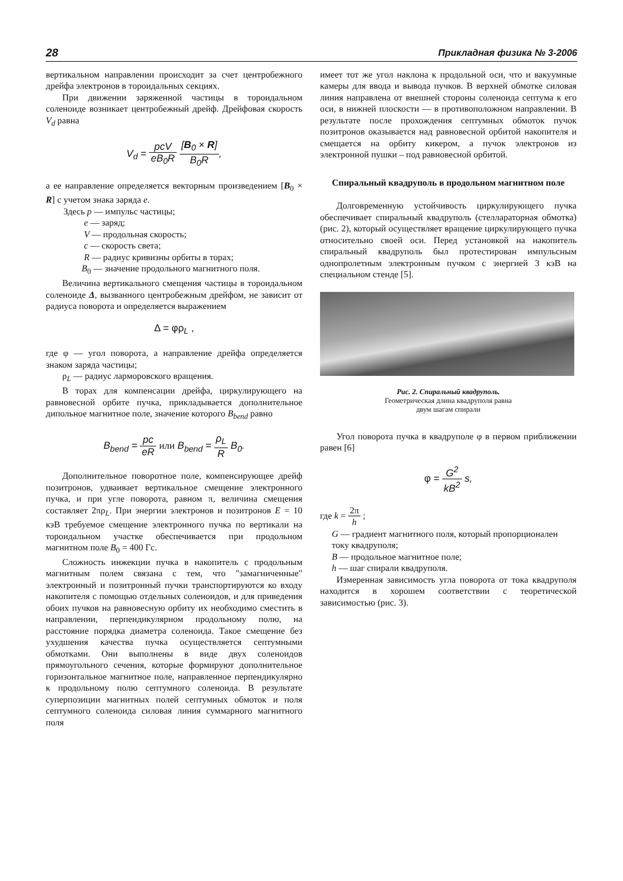28 Прикладная физика № 3-2006
вертикальном направлении происходит за счет центробежного дрейфа электронов в тороидальных секциях.
При движении заряженной частицы в тороидальном соленоиде возникает центробежный дрейф. Дрейфовая скорость V<sub>d</sub> равна
V<sub>d</sub> = pcV eB<sub>0</sub>R [B<sub>0</sub> × R] B<sub>0</sub>R,
а ее направление определяется векторным произведением [B<sub>0</sub> × R] с учетом знака заряда e.
Здесь p — импульс частицы;
e — заряд;
V — продольная скорость;
c — скорость света;
R — радиус кривизны орбиты в торах;
B<sub>0</sub> — значение продольного магнитного поля.
Величина вертикального смещения частицы в тороидальном соленоиде Δ, вызванного центробежным дрейфом, не зависит от радиуса поворота и определяется выражением
Δ = φρ<sub>L</sub> ,
где φ — угол поворота, а направление дрейфа определяется знаком заряда частицы;
ρ<sub>L</sub> — радиус ларморовского вращения.
В торах для компенсации дрейфа, циркулирующего на равновесной орбите пучка, прикладывается дополнительное дипольное магнитное поле, значение которого B<sub>bend</sub> равно
B<sub>bend</sub> = pc eR или B<sub>bend</sub> = ρ<sub>L</sub> R B<sub>0</sub>.
Дополнительное поворотное поле, компенсирующее дрейф позитронов, удваивает вертикальное смещение электронного пучка, и при угле поворота, равном π, величина смещения составляет 2πρ<sub>L</sub>. При энергии электронов и позитронов E = 10 кэВ требуемое смещение электронного пучка по вертикали на тороидальном участке обеспечивается при продольном магнитном поле B<sub>0</sub> = 400 Гс.
Сложность инжекции пучка в накопитель с продольным магнитным полем связана с тем, что "замагниченные" электронный и позитронный пучки транспортируются ко входу накопителя с помощью отдельных соленоидов, и для приведения обоих пучков на равновесную орбиту их необходимо сместить в направлении, перпендикулярном продольному полю, на расстояние порядка диаметра соленоида. Такое смещение без ухудшения качества пучка осуществляется септумными обмотками. Они выполнены в виде двух соленоидов прямоугольного сечения, которые формируют дополнительное горизонтальное магнитное поле, направленное перпендикулярно к продольному полю септумного соленоида. В результате суперпозиции магнитных полей септумных обмоток и поля септумного соленоида силовая линия суммарного магнитного поля
имеет тот же угол наклона к продольной оси, что и вакуумные камеры для ввода и вывода пучков. В верхней обмотке силовая линия направлена от внешней стороны соленоида септума к его оси, в нижней плоскости — в противоположном направлении. В результате после прохождения септумных обмоток пучок позитронов оказывается над равновесной орбитой накопителя и смещается на орбиту кикером, а пучок электронов из электронной пушки – под равновесной орбитой.
Спиральный квадруполь в продольном магнитном поле
Долговременную устойчивость циркулирующего пучка обеспечивает спиральный квадруполь (стеллараторная обмотка) (рис. 2), который осуществляет вращение циркулирующего пучка относительно своей оси. Перед установкой на накопитель спиральный квадруполь был протестирован импульсным однопролетным электронным пучком с энергией 3 кэВ на специальном стенде [5].
Рис. 2. Спиральный квадруполь.
Геометрическая длина квадруполя равна
двум шагам спирали
Угол поворота пучка в квадруполе φ в первом приближении равен [6]
φ = G<sup>2</sup> kB<sup>2</sup> s,
где k = 2π h ;
G — градиент магнитного поля, который пропорционален току квадруполя;
B — продольное магнитное поле;
h — шаг спирали квадруполя.
Измеренная зависимость угла поворота от тока квадруполя находится в хорошем соответствии с теоретической зависимостью (рис. 3).